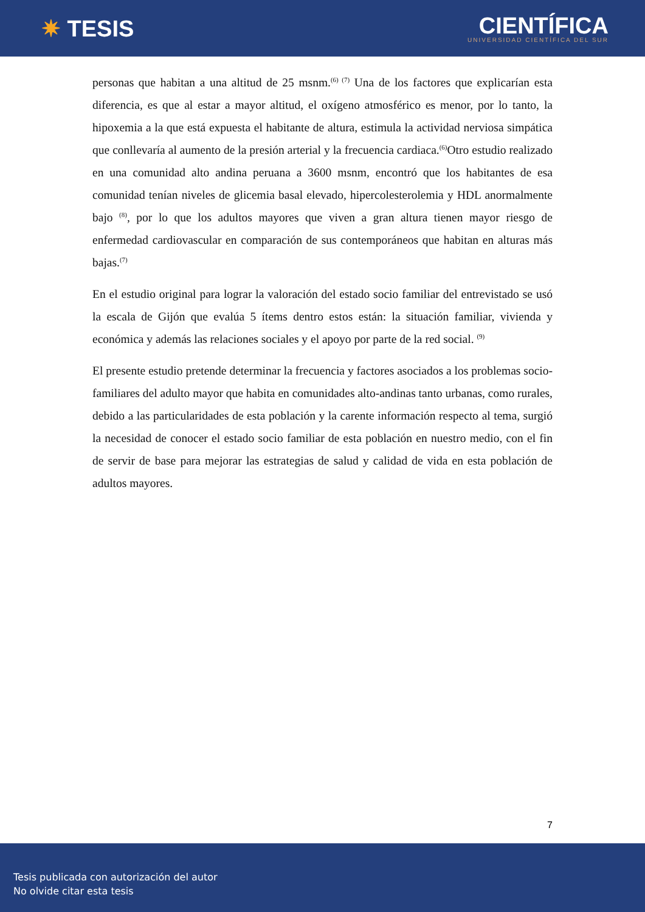✷ TESIS
CIENTÍFICA
UNIVERSIDAD CIENTÍFICA DEL SUR
personas que habitan a una altitud de 25 msnm.<sup>(6) (7)</sup> Una de los factores que explicarían esta diferencia, es que al estar a mayor altitud, el oxígeno atmosférico es menor, por lo tanto, la hipoxemia a la que está expuesta el habitante de altura, estimula la actividad nerviosa simpática que conllevaría al aumento de la presión arterial y la frecuencia cardiaca.<sup>(6)</sup>Otro estudio realizado en una comunidad alto andina peruana a 3600 msnm, encontró que los habitantes de esa comunidad tenían niveles de glicemia basal elevado, hipercolesterolemia y HDL anormalmente bajo <sup>(8)</sup>, por lo que los adultos mayores que viven a gran altura tienen mayor riesgo de enfermedad cardiovascular en comparación de sus contemporáneos que habitan en alturas más bajas.<sup>(7)</sup>
En el estudio original para lograr la valoración del estado socio familiar del entrevistado se usó la escala de Gijón que evalúa 5 ítems dentro estos están: la situación familiar, vivienda y económica y además las relaciones sociales y el apoyo por parte de la red social. <sup>(9)</sup>
El presente estudio pretende determinar la frecuencia y factores asociados a los problemas socio-familiares del adulto mayor que habita en comunidades alto-andinas tanto urbanas, como rurales, debido a las particularidades de esta población y la carente información respecto al tema, surgió la necesidad de conocer el estado socio familiar de esta población en nuestro medio, con el fin de servir de base para mejorar las estrategias de salud y calidad de vida en esta población de adultos mayores.
7
Tesis publicada con autorización del autor
No olvide citar esta tesis